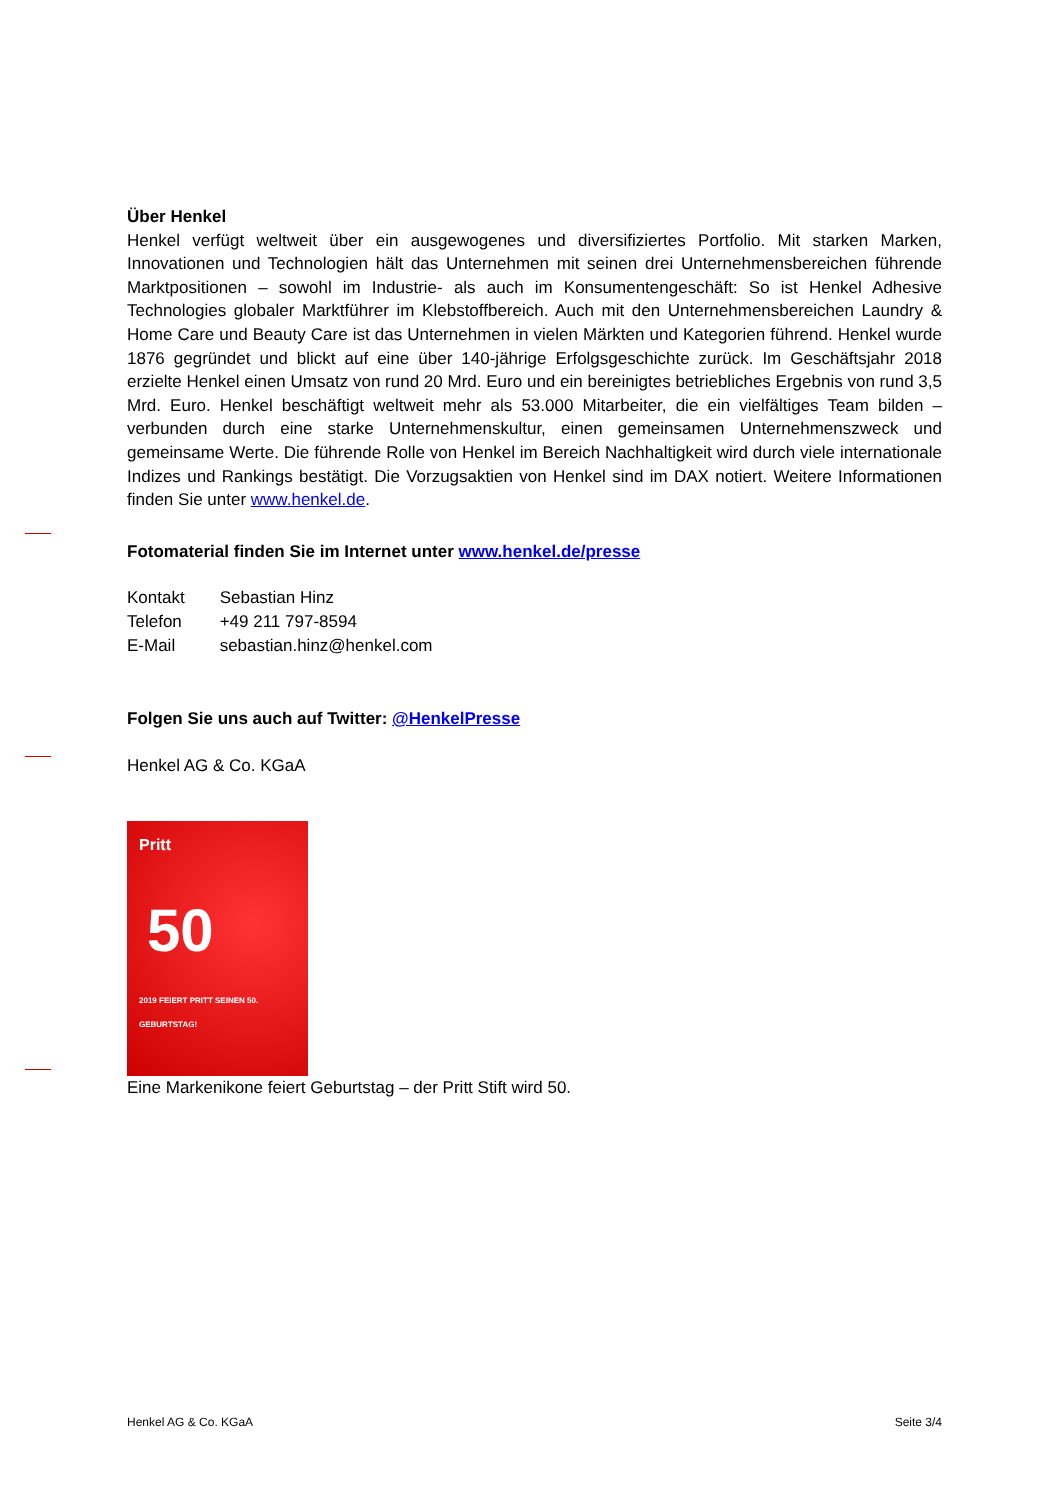Über Henkel
Henkel verfügt weltweit über ein ausgewogenes und diversifiziertes Portfolio. Mit starken Marken, Innovationen und Technologien hält das Unternehmen mit seinen drei Unternehmensbereichen führende Marktpositionen – sowohl im Industrie- als auch im Konsumentengeschäft: So ist Henkel Adhesive Technologies globaler Marktführer im Klebstoffbereich. Auch mit den Unternehmensbereichen Laundry & Home Care und Beauty Care ist das Unternehmen in vielen Märkten und Kategorien führend. Henkel wurde 1876 gegründet und blickt auf eine über 140-jährige Erfolgsgeschichte zurück. Im Geschäftsjahr 2018 erzielte Henkel einen Umsatz von rund 20 Mrd. Euro und ein bereinigtes betriebliches Ergebnis von rund 3,5 Mrd. Euro. Henkel beschäftigt weltweit mehr als 53.000 Mitarbeiter, die ein vielfältiges Team bilden – verbunden durch eine starke Unternehmenskultur, einen gemeinsamen Unternehmenszweck und gemeinsame Werte. Die führende Rolle von Henkel im Bereich Nachhaltigkeit wird durch viele internationale Indizes und Rankings bestätigt. Die Vorzugsaktien von Henkel sind im DAX notiert. Weitere Informationen finden Sie unter www.henkel.de.
Fotomaterial finden Sie im Internet unter www.henkel.de/presse
| Kontakt | Sebastian Hinz |
| Telefon | +49 211 797-8594 |
| E-Mail | sebastian.hinz@henkel.com |
Folgen Sie uns auch auf Twitter: @HenkelPresse
Henkel AG & Co. KGaA
Pritt
50
2019 FEIERT PRITT SEINEN 50. GEBURTSTAG!
Eine Markenikone feiert Geburtstag – der Pritt Stift wird 50.
Henkel AG & Co. KGaA Seite 3/4